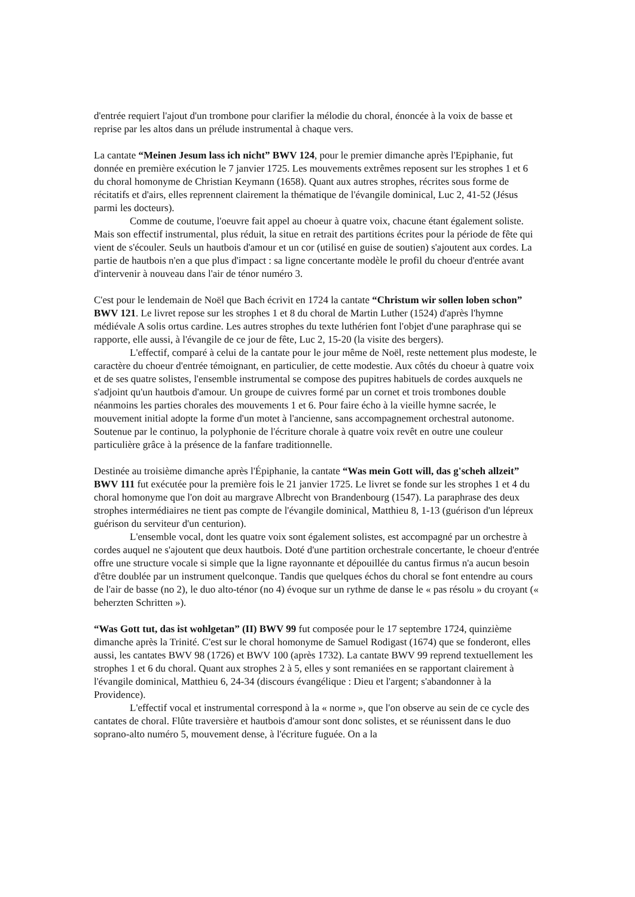d'entrée requiert l'ajout d'un trombone pour clarifier la mélodie du choral, énoncée à la voix de basse et reprise par les altos dans un prélude instrumental à chaque vers.
La cantate “Meinen Jesum lass ich nicht” BWV 124, pour le premier dimanche après l'Epiphanie, fut donnée en première exécution le 7 janvier 1725. Les mouvements extrêmes reposent sur les strophes 1 et 6 du choral homonyme de Christian Keymann (1658). Quant aux autres strophes, récrites sous forme de récitatifs et d'airs, elles reprennent clairement la thématique de l'évangile dominical, Luc 2, 41-52 (Jésus parmi les docteurs).
Comme de coutume, l'oeuvre fait appel au choeur à quatre voix, chacune étant également soliste. Mais son effectif instrumental, plus réduit, la situe en retrait des partitions écrites pour la période de fête qui vient de s'écouler. Seuls un hautbois d'amour et un cor (utilisé en guise de soutien) s'ajoutent aux cordes. La partie de hautbois n'en a que plus d'impact : sa ligne concertante modèle le profil du choeur d'entrée avant d'intervenir à nouveau dans l'air de ténor numéro 3.
C'est pour le lendemain de Noël que Bach écrivit en 1724 la cantate “Christum wir sollen loben schon” BWV 121. Le livret repose sur les strophes 1 et 8 du choral de Martin Luther (1524) d'après l'hymne médiévale A solis ortus cardine. Les autres strophes du texte luthérien font l'objet d'une paraphrase qui se rapporte, elle aussi, à l'évangile de ce jour de fête, Luc 2, 15-20 (la visite des bergers).
L'effectif, comparé à celui de la cantate pour le jour même de Noël, reste nettement plus modeste, le caractère du choeur d'entrée témoignant, en particulier, de cette modestie. Aux côtés du choeur à quatre voix et de ses quatre solistes, l'ensemble instrumental se compose des pupitres habituels de cordes auxquels ne s'adjoint qu'un hautbois d'amour. Un groupe de cuivres formé par un cornet et trois trombones double néanmoins les parties chorales des mouvements 1 et 6. Pour faire écho à la vieille hymne sacrée, le mouvement initial adopte la forme d'un motet à l'ancienne, sans accompagnement orchestral autonome. Soutenue par le continuo, la polyphonie de l'écriture chorale à quatre voix revêt en outre une couleur particulière grâce à la présence de la fanfare traditionnelle.
Destinée au troisième dimanche après l'Épiphanie, la cantate “Was mein Gott will, das g'scheh allzeit” BWV 111 fut exécutée pour la première fois le 21 janvier 1725. Le livret se fonde sur les strophes 1 et 4 du choral homonyme que l'on doit au margrave Albrecht von Brandenbourg (1547). La paraphrase des deux strophes intermédiaires ne tient pas compte de l'évangile dominical, Matthieu 8, 1-13 (guérison d'un lépreux guérison du serviteur d'un centurion).
L'ensemble vocal, dont les quatre voix sont également solistes, est accompagné par un orchestre à cordes auquel ne s'ajoutent que deux hautbois. Doté d'une partition orchestrale concertante, le choeur d'entrée offre une structure vocale si simple que la ligne rayonnante et dépouillée du cantus firmus n'a aucun besoin d'être doublée par un instrument quelconque. Tandis que quelques échos du choral se font entendre au cours de l'air de basse (no 2), le duo alto-ténor (no 4) évoque sur un rythme de danse le « pas résolu » du croyant (« beherzten Schritten »).
“Was Gott tut, das ist wohlgetan” (II) BWV 99 fut composée pour le 17 septembre 1724, quinzième dimanche après la Trinité. C'est sur le choral homonyme de Samuel Rodigast (1674) que se fonderont, elles aussi, les cantates BWV 98 (1726) et BWV 100 (après 1732). La cantate BWV 99 reprend textuellement les strophes 1 et 6 du choral. Quant aux strophes 2 à 5, elles y sont remaniées en se rapportant clairement à l'évangile dominical, Matthieu 6, 24-34 (discours évangélique : Dieu et l'argent; s'abandonner à la Providence).
L'effectif vocal et instrumental correspond à la « norme », que l'on observe au sein de ce cycle des cantates de choral. Flûte traversière et hautbois d'amour sont donc solistes, et se réunissent dans le duo soprano-alto numéro 5, mouvement dense, à l'écriture fuguée. On a la